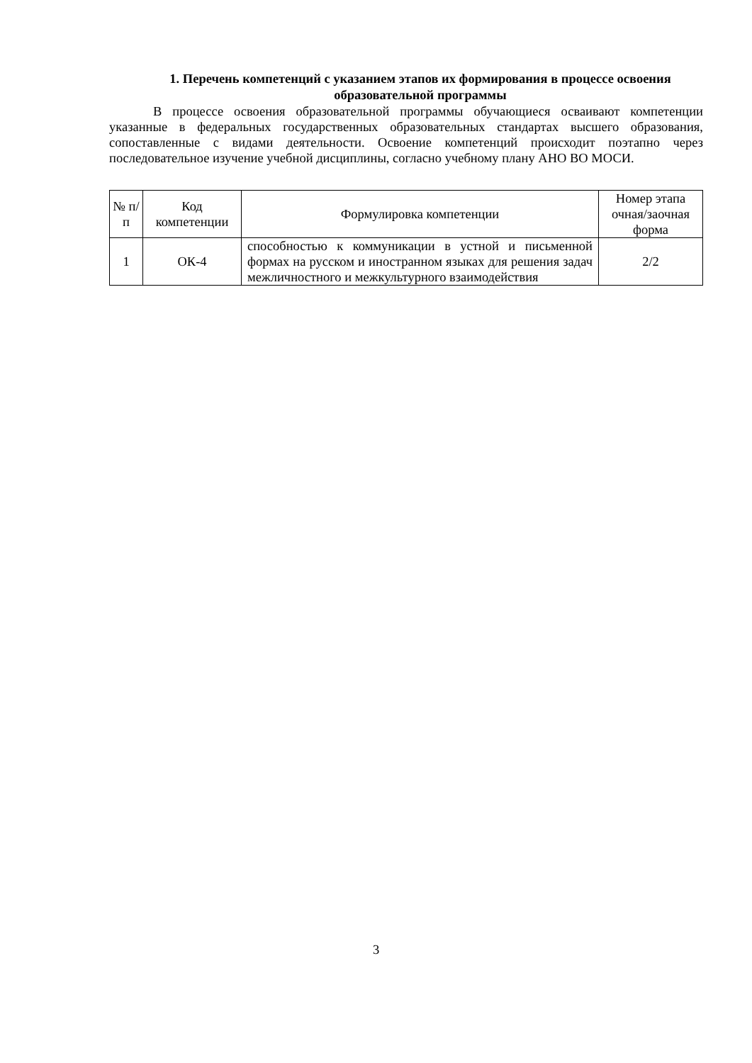1. Перечень компетенций с указанием этапов их формирования в процессе освоения образовательной программы
В процессе освоения образовательной программы обучающиеся осваивают компетенции указанные в федеральных государственных образовательных стандартах высшего образования, сопоставленные с видами деятельности. Освоение компетенций происходит поэтапно через последовательное изучение учебной дисциплины, согласно учебному плану АНО ВО МОСИ.
| № п/п | Код компетенции | Формулировка компетенции | Номер этапа очная/заочная форма |
| --- | --- | --- | --- |
| 1 | ОК-4 | способностью к коммуникации в устной и письменной формах на русском и иностранном языках для решения задач межличностного и межкультурного взаимодействия | 2/2 |
3